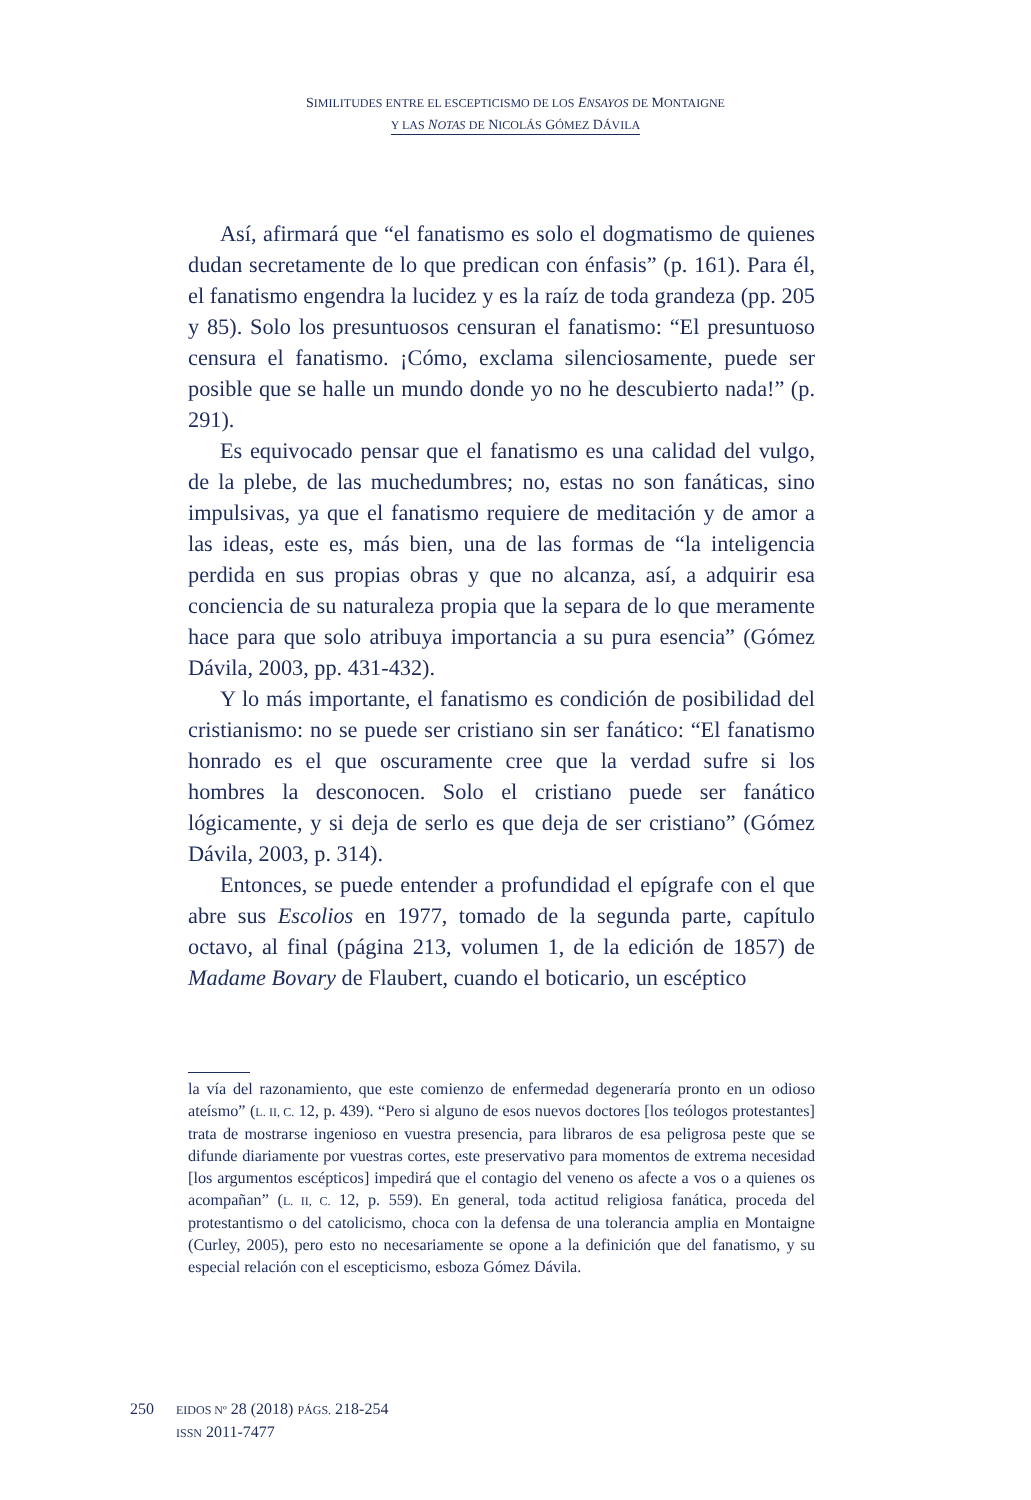SIMILITUDES ENTRE EL ESCEPTICISMO DE LOS ENSAYOS DE MONTAIGNE
Y LAS NOTAS DE NICOLÁS GÓMEZ DÁVILA
Así, afirmará que “el fanatismo es solo el dogmatismo de quienes dudan secretamente de lo que predican con énfasis” (p. 161). Para él, el fanatismo engendra la lucidez y es la raíz de toda grandeza (pp. 205 y 85). Solo los presuntuosos censuran el fanatismo: “El presuntuoso censura el fanatismo. ¡Cómo, exclama silenciosamente, puede ser posible que se halle un mundo donde yo no he descubierto nada!” (p. 291).
Es equivocado pensar que el fanatismo es una calidad del vulgo, de la plebe, de las muchedumbres; no, estas no son fanáticas, sino impulsivas, ya que el fanatismo requiere de meditación y de amor a las ideas, este es, más bien, una de las formas de “la inteligencia perdida en sus propias obras y que no alcanza, así, a adquirir esa conciencia de su naturaleza propia que la separa de lo que meramente hace para que solo atribuya importancia a su pura esencia” (Gómez Dávila, 2003, pp. 431-432).
Y lo más importante, el fanatismo es condición de posibilidad del cristianismo: no se puede ser cristiano sin ser fanático: “El fanatismo honrado es el que oscuramente cree que la verdad sufre si los hombres la desconocen. Solo el cristiano puede ser fanático lógicamente, y si deja de serlo es que deja de ser cristiano” (Gómez Dávila, 2003, p. 314).
Entonces, se puede entender a profundidad el epígrafe con el que abre sus Escolios en 1977, tomado de la segunda parte, capítulo octavo, al final (página 213, volumen 1, de la edición de 1857) de Madame Bovary de Flaubert, cuando el boticario, un escéptico
la vía del razonamiento, que este comienzo de enfermedad degeneraría pronto en un odioso ateísmo” (L. II, C. 12, p. 439). “Pero si alguno de esos nuevos doctores [los teólogos protestantes] trata de mostrarse ingenioso en vuestra presencia, para libraros de esa peligrosa peste que se difunde diariamente por vuestras cortes, este preservativo para momentos de extrema necesidad [los argumentos escépticos] impedirá que el contagio del veneno os afecte a vos o a quienes os acompañan” (L. II, C. 12, p. 559). En general, toda actitud religiosa fanática, proceda del protestantismo o del catolicismo, choca con la defensa de una tolerancia amplia en Montaigne (Curley, 2005), pero esto no necesariamente se opone a la definición que del fanatismo, y su especial relación con el escepticismo, esboza Gómez Dávila.
250
EIDOS Nº 28 (2018) PÁGS. 218-254
ISSN 2011-7477